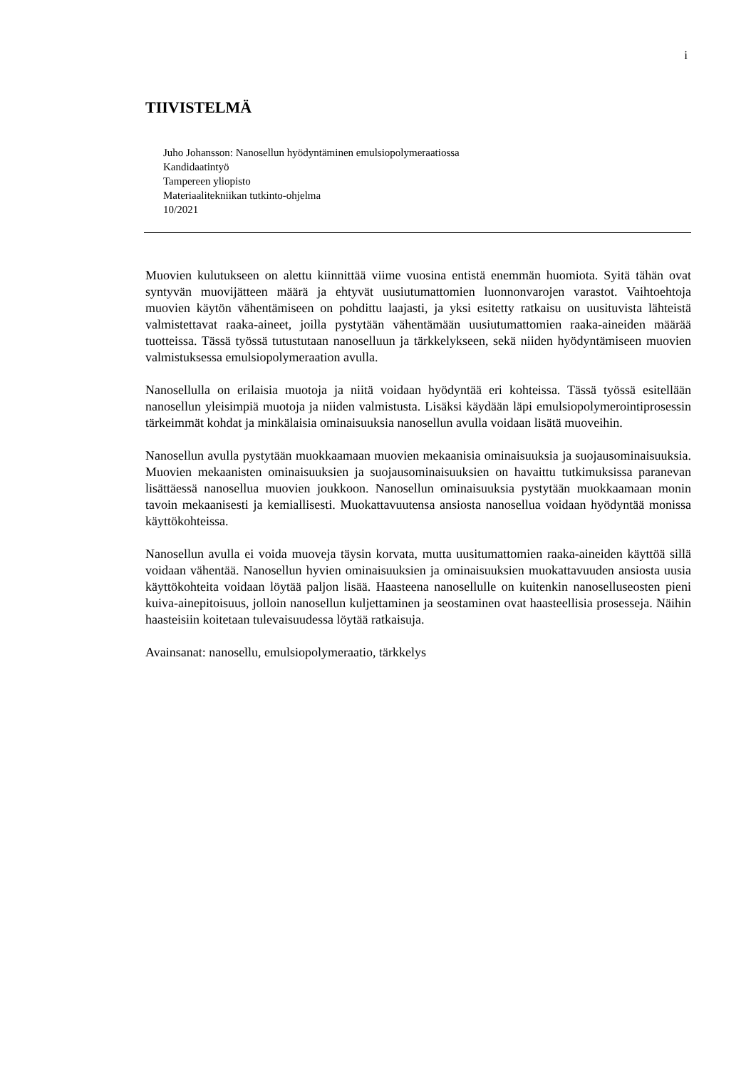i
TIIVISTELMÄ
Juho Johansson: Nanosellun hyödyntäminen emulsiopolymeraatiossa
Kandidaatintyö
Tampereen yliopisto
Materiaalitekniikan tutkinto-ohjelma
10/2021
Muovien kulutukseen on alettu kiinnittää viime vuosina entistä enemmän huomiota. Syitä tähän ovat syntyvän muovijätteen määrä ja ehtyvät uusiutumattomien luonnonvarojen varastot. Vaihtoehtoja muovien käytön vähentämiseen on pohdittu laajasti, ja yksi esitetty ratkaisu on uusituvista lähteistä valmistettavat raaka-aineet, joilla pystytään vähentämään uusiutumattomien raaka-aineiden määrää tuotteissa. Tässä työssä tutustutaan nanoselluun ja tärkkelykseen, sekä niiden hyödyntämiseen muovien valmistuksessa emulsiopolymeraation avulla.
Nanosellulla on erilaisia muotoja ja niitä voidaan hyödyntää eri kohteissa. Tässä työssä esitellään nanosellun yleisimpiä muotoja ja niiden valmistusta. Lisäksi käydään läpi emulsiopolymerointiprosessin tärkeimmät kohdat ja minkälaisia ominaisuuksia nanosellun avulla voidaan lisätä muoveihin.
Nanosellun avulla pystytään muokkaamaan muovien mekaanisia ominaisuuksia ja suojausominaisuuksia. Muovien mekaanisten ominaisuuksien ja suojausominaisuuksien on havaittu tutkimuksissa paranevan lisättäessä nanosellua muovien joukkoon. Nanosellun ominaisuuksia pystytään muokkaamaan monin tavoin mekaanisesti ja kemiallisesti. Muokattavuutensa ansiosta nanosellua voidaan hyödyntää monissa käyttökohteissa.
Nanosellun avulla ei voida muoveja täysin korvata, mutta uusitumattomien raaka-aineiden käyttöä sillä voidaan vähentää. Nanosellun hyvien ominaisuuksien ja ominaisuuksien muokattavuuden ansiosta uusia käyttökohteita voidaan löytää paljon lisää. Haasteena nanosellulle on kuitenkin nanoselluseosten pieni kuiva-ainepitoisuus, jolloin nanosellun kuljettaminen ja seostaminen ovat haasteellisia prosesseja. Näihin haasteisiin koitetaan tulevaisuudessa löytää ratkaisuja.
Avainsanat: nanosellu, emulsiopolymeraatio, tärkkelys